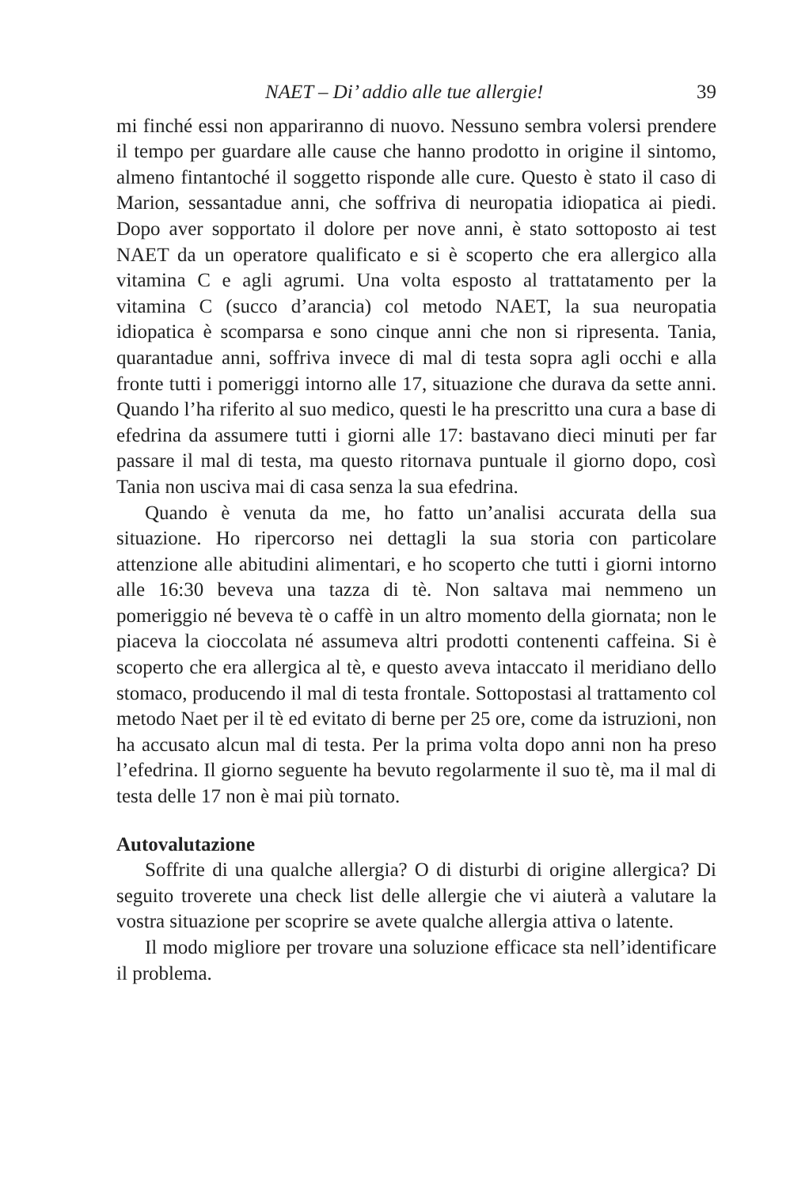NAET – Di’ addio alle tue allergie! 39
mi finché essi non appariranno di nuovo. Nessuno sembra volersi prendere il tempo per guardare alle cause che hanno prodotto in origine il sintomo, almeno fintantoché il soggetto risponde alle cure. Questo è stato il caso di Marion, sessantadue anni, che soffriva di neuropatia idiopatica ai piedi. Dopo aver sopportato il dolore per nove anni, è stato sottoposto ai test NAET da un operatore qualificato e si è scoperto che era allergico alla vitamina C e agli agrumi. Una volta esposto al trattatamento per la vitamina C (succo d’arancia) col metodo NAET, la sua neuropatia idiopatica è scomparsa e sono cinque anni che non si ripresenta. Tania, quarantadue anni, soffriva invece di mal di testa sopra agli occhi e alla fronte tutti i pomeriggi intorno alle 17, situazione che durava da sette anni. Quando l’ha riferito al suo medico, questi le ha prescritto una cura a base di efedrina da assumere tutti i giorni alle 17: bastavano dieci minuti per far passare il mal di testa, ma questo ritornava puntuale il giorno dopo, così Tania non usciva mai di casa senza la sua efedrina.
Quando è venuta da me, ho fatto un’analisi accurata della sua situazione. Ho ripercorso nei dettagli la sua storia con particolare attenzione alle abitudini alimentari, e ho scoperto che tutti i giorni intorno alle 16:30 beveva una tazza di tè. Non saltava mai nemmeno un pomeriggio né beveva tè o caffè in un altro momento della giornata; non le piaceva la cioccolata né assumeva altri prodotti contenenti caffeina. Si è scoperto che era allergica al tè, e questo aveva intaccato il meridiano dello stomaco, producendo il mal di testa frontale. Sottopostasi al trattamento col metodo Naet per il tè ed evitato di berne per 25 ore, come da istruzioni, non ha accusato alcun mal di testa. Per la prima volta dopo anni non ha preso l’efedrina. Il giorno seguente ha bevuto regolarmente il suo tè, ma il mal di testa delle 17 non è mai più tornato.
Autovalutazione
Soffrite di una qualche allergia? O di disturbi di origine allergica? Di seguito troverete una check list delle allergie che vi aiuterà a valutare la vostra situazione per scoprire se avete qualche allergia attiva o latente.
Il modo migliore per trovare una soluzione efficace sta nell’identificare il problema.